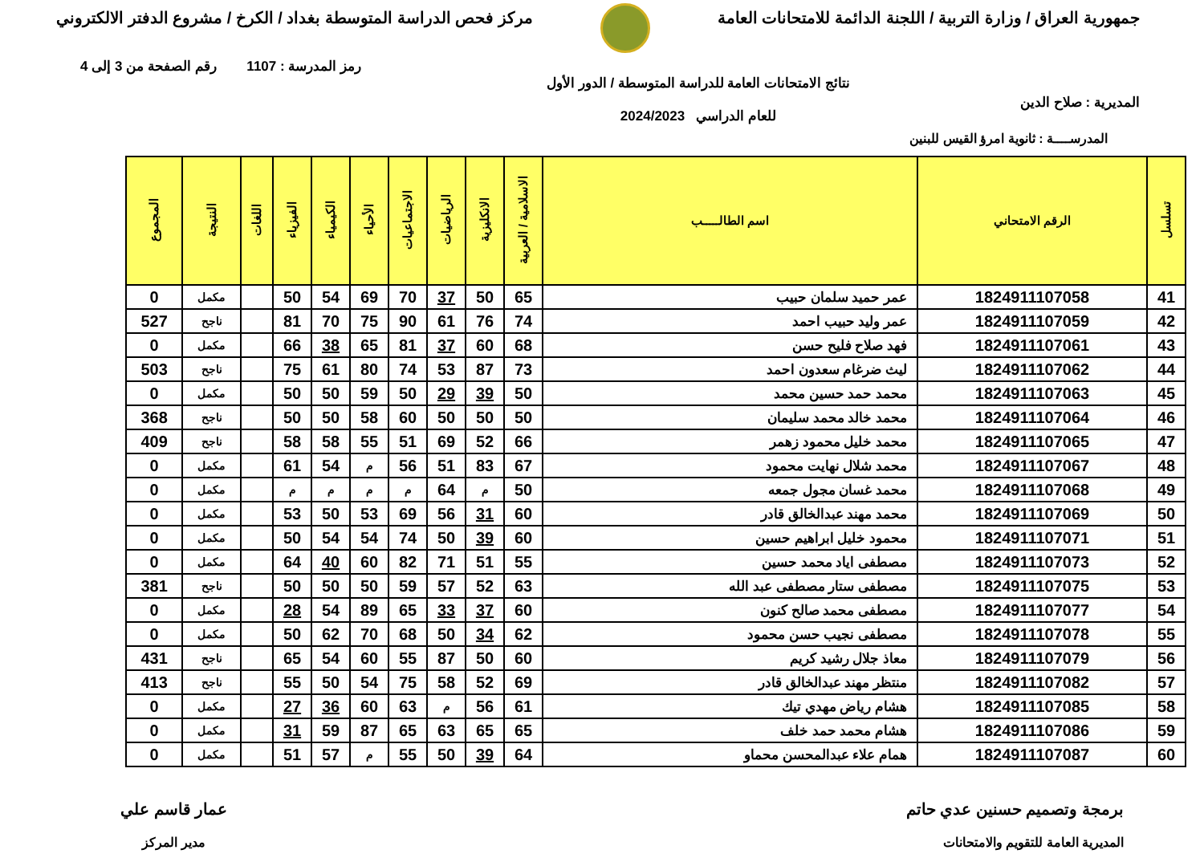جمهورية العراق / وزارة التربية / اللجنة الدائمة للامتحانات العامة
مركز فحص الدراسة المتوسطة بغداد / الكرخ / مشروع الدفتر الالكتروني
رمز المدرسة : 1107 رقم الصفحة من 3 إلى 4
المديرية : صلاح الدين
نتائج الامتحانات العامة للدراسة المتوسطة / الدور الأول
للعام الدراسي 2024/2023
المدرســــة : ثانوية امرؤ القيس للبنين
| تسلسل | الرقم الامتحاني | اسم الطالـــــب | الاسلامية / العربية | الانكليزية | الرياضيات | الاجتماعيات | الأحياء | الكيمياء | الفيزياء | اللغات | النتيجة | المجموع |
| --- | --- | --- | --- | --- | --- | --- | --- | --- | --- | --- | --- | --- |
| 41 | 1824911107058 | عمر حميد سلمان حبيب | 65 | 50 | 37 | 70 | 69 | 54 | 50 | | مكمل | 0 |
| 42 | 1824911107059 | عمر وليد حبيب احمد | 74 | 76 | 61 | 90 | 75 | 70 | 81 | | ناجح | 527 |
| 43 | 1824911107061 | فهد صلاح فليح حسن | 68 | 60 | 37 | 81 | 65 | 38 | 66 | | مكمل | 0 |
| 44 | 1824911107062 | ليث ضرغام سعدون احمد | 73 | 87 | 53 | 74 | 80 | 61 | 75 | | ناجح | 503 |
| 45 | 1824911107063 | محمد حمد حسين محمد | 50 | 39 | 29 | 50 | 59 | 50 | 50 | | مكمل | 0 |
| 46 | 1824911107064 | محمد خالد محمد سليمان | 50 | 50 | 50 | 60 | 58 | 50 | 50 | | ناجح | 368 |
| 47 | 1824911107065 | محمد خليل محمود زهمر | 66 | 52 | 69 | 51 | 55 | 58 | 58 | | ناجح | 409 |
| 48 | 1824911107067 | محمد شلال نهايت محمود | 67 | 83 | 51 | 56 | م | 54 | 61 | | مكمل | 0 |
| 49 | 1824911107068 | محمد غسان مجول جمعه | 50 | م | 64 | م | م | م | م | | مكمل | 0 |
| 50 | 1824911107069 | محمد مهند عبدالخالق قادر | 60 | 31 | 56 | 69 | 53 | 50 | 53 | | مكمل | 0 |
| 51 | 1824911107071 | محمود خليل ابراهيم حسين | 60 | 39 | 50 | 74 | 54 | 54 | 50 | | مكمل | 0 |
| 52 | 1824911107073 | مصطفى اياد محمد حسين | 55 | 51 | 71 | 82 | 60 | 40 | 64 | | مكمل | 0 |
| 53 | 1824911107075 | مصطفى ستار مصطفى عبد الله | 63 | 52 | 57 | 59 | 50 | 50 | 50 | | ناجح | 381 |
| 54 | 1824911107077 | مصطفى محمد صالح كنون | 60 | 37 | 33 | 65 | 89 | 54 | 28 | | مكمل | 0 |
| 55 | 1824911107078 | مصطفى نجيب حسن محمود | 62 | 34 | 50 | 68 | 70 | 62 | 50 | | مكمل | 0 |
| 56 | 1824911107079 | معاذ جلال رشيد كريم | 60 | 50 | 87 | 55 | 60 | 54 | 65 | | ناجح | 431 |
| 57 | 1824911107082 | منتظر مهند عبدالخالق قادر | 69 | 52 | 58 | 75 | 54 | 50 | 55 | | ناجح | 413 |
| 58 | 1824911107085 | هشام رياض مهدي تيك | 61 | 56 | م | 63 | 60 | 36 | 27 | | مكمل | 0 |
| 59 | 1824911107086 | هشام محمد حمد خلف | 65 | 65 | 63 | 65 | 87 | 59 | 31 | | مكمل | 0 |
| 60 | 1824911107087 | همام علاء عبدالمحسن محماو | 64 | 39 | 50 | 55 | م | 57 | 51 | | مكمل | 0 |
برمجة وتصميم حسنين عدي حاتم
المديرية العامة للتقويم والامتحانات
عمار قاسم علي
مدير المركز